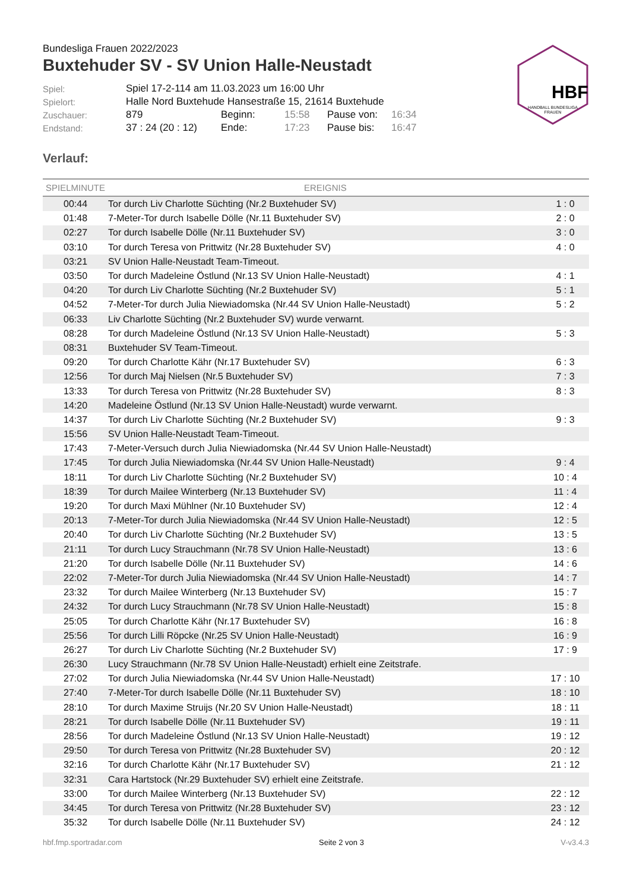HBF
HANDBALL BUNDESLIGA
FRAUEN
Bundesliga Frauen 2022/2023
Buxtehuder SV - SV Union Halle-Neustadt
| Spiel: | Spiel 17-2-114 am 11.03.2023 um 16:00 Uhr | | | | |
| Spielort: | Halle Nord Buxtehude Hansestraße 15, 21614 Buxtehude | | | | |
| Zuschauer: | 879 | Beginn: | 15:58 | Pause von: | 16:34 |
| Endstand: | 37 : 24 (20 : 12) | Ende: | 17:23 | Pause bis: | 16:47 |
Verlauf:
| SPIELMINUTE | EREIGNIS | |
| --- | --- | --- |
| 00:44 | Tor durch Liv Charlotte Süchting (Nr.2 Buxtehuder SV) | 1 : 0 |
| 01:48 | 7-Meter-Tor durch Isabelle Dölle (Nr.11 Buxtehuder SV) | 2 : 0 |
| 02:27 | Tor durch Isabelle Dölle (Nr.11 Buxtehuder SV) | 3 : 0 |
| 03:10 | Tor durch Teresa von Prittwitz (Nr.28 Buxtehuder SV) | 4 : 0 |
| 03:21 | SV Union Halle-Neustadt Team-Timeout. | |
| 03:50 | Tor durch Madeleine Östlund (Nr.13 SV Union Halle-Neustadt) | 4 : 1 |
| 04:20 | Tor durch Liv Charlotte Süchting (Nr.2 Buxtehuder SV) | 5 : 1 |
| 04:52 | 7-Meter-Tor durch Julia Niewiadomska (Nr.44 SV Union Halle-Neustadt) | 5 : 2 |
| 06:33 | Liv Charlotte Süchting (Nr.2 Buxtehuder SV) wurde verwarnt. | |
| 08:28 | Tor durch Madeleine Östlund (Nr.13 SV Union Halle-Neustadt) | 5 : 3 |
| 08:31 | Buxtehuder SV Team-Timeout. | |
| 09:20 | Tor durch Charlotte Kähr (Nr.17 Buxtehuder SV) | 6 : 3 |
| 12:56 | Tor durch Maj Nielsen (Nr.5 Buxtehuder SV) | 7 : 3 |
| 13:33 | Tor durch Teresa von Prittwitz (Nr.28 Buxtehuder SV) | 8 : 3 |
| 14:20 | Madeleine Östlund (Nr.13 SV Union Halle-Neustadt) wurde verwarnt. | |
| 14:37 | Tor durch Liv Charlotte Süchting (Nr.2 Buxtehuder SV) | 9 : 3 |
| 15:56 | SV Union Halle-Neustadt Team-Timeout. | |
| 17:43 | 7-Meter-Versuch durch Julia Niewiadomska (Nr.44 SV Union Halle-Neustadt) | |
| 17:45 | Tor durch Julia Niewiadomska (Nr.44 SV Union Halle-Neustadt) | 9 : 4 |
| 18:11 | Tor durch Liv Charlotte Süchting (Nr.2 Buxtehuder SV) | 10 : 4 |
| 18:39 | Tor durch Mailee Winterberg (Nr.13 Buxtehuder SV) | 11 : 4 |
| 19:20 | Tor durch Maxi Mühlner (Nr.10 Buxtehuder SV) | 12 : 4 |
| 20:13 | 7-Meter-Tor durch Julia Niewiadomska (Nr.44 SV Union Halle-Neustadt) | 12 : 5 |
| 20:40 | Tor durch Liv Charlotte Süchting (Nr.2 Buxtehuder SV) | 13 : 5 |
| 21:11 | Tor durch Lucy Strauchmann (Nr.78 SV Union Halle-Neustadt) | 13 : 6 |
| 21:20 | Tor durch Isabelle Dölle (Nr.11 Buxtehuder SV) | 14 : 6 |
| 22:02 | 7-Meter-Tor durch Julia Niewiadomska (Nr.44 SV Union Halle-Neustadt) | 14 : 7 |
| 23:32 | Tor durch Mailee Winterberg (Nr.13 Buxtehuder SV) | 15 : 7 |
| 24:32 | Tor durch Lucy Strauchmann (Nr.78 SV Union Halle-Neustadt) | 15 : 8 |
| 25:05 | Tor durch Charlotte Kähr (Nr.17 Buxtehuder SV) | 16 : 8 |
| 25:56 | Tor durch Lilli Röpcke (Nr.25 SV Union Halle-Neustadt) | 16 : 9 |
| 26:27 | Tor durch Liv Charlotte Süchting (Nr.2 Buxtehuder SV) | 17 : 9 |
| 26:30 | Lucy Strauchmann (Nr.78 SV Union Halle-Neustadt) erhielt eine Zeitstrafe. | |
| 27:02 | Tor durch Julia Niewiadomska (Nr.44 SV Union Halle-Neustadt) | 17 : 10 |
| 27:40 | 7-Meter-Tor durch Isabelle Dölle (Nr.11 Buxtehuder SV) | 18 : 10 |
| 28:10 | Tor durch Maxime Struijs (Nr.20 SV Union Halle-Neustadt) | 18 : 11 |
| 28:21 | Tor durch Isabelle Dölle (Nr.11 Buxtehuder SV) | 19 : 11 |
| 28:56 | Tor durch Madeleine Östlund (Nr.13 SV Union Halle-Neustadt) | 19 : 12 |
| 29:50 | Tor durch Teresa von Prittwitz (Nr.28 Buxtehuder SV) | 20 : 12 |
| 32:16 | Tor durch Charlotte Kähr (Nr.17 Buxtehuder SV) | 21 : 12 |
| 32:31 | Cara Hartstock (Nr.29 Buxtehuder SV) erhielt eine Zeitstrafe. | |
| 33:00 | Tor durch Mailee Winterberg (Nr.13 Buxtehuder SV) | 22 : 12 |
| 34:45 | Tor durch Teresa von Prittwitz (Nr.28 Buxtehuder SV) | 23 : 12 |
| 35:32 | Tor durch Isabelle Dölle (Nr.11 Buxtehuder SV) | 24 : 12 |
hbf.fmp.sportradar.com Seite 2 von 3 V-v3.4.3